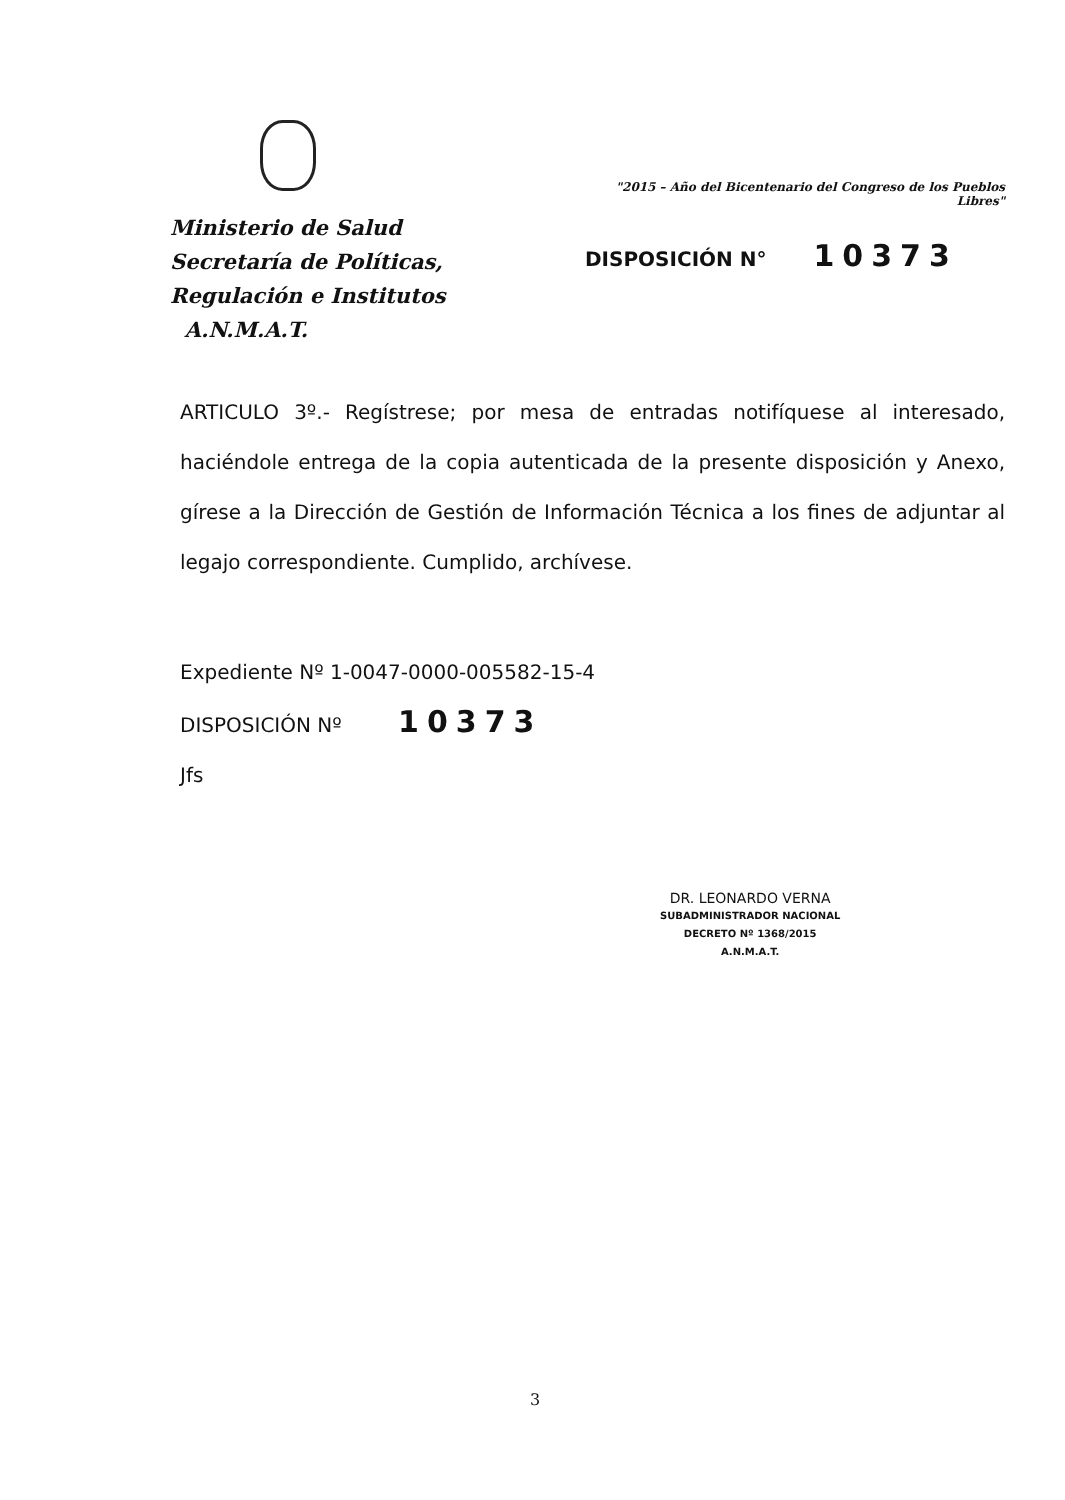Ministerio de Salud
Secretaría de Políticas,
Regulación e Institutos
A.N.M.A.T.
"2015 – Año del Bicentenario del Congreso de los Pueblos Libres"
DISPOSICIÓN N° 10373
ARTICULO 3º.- Regístrese; por mesa de entradas notifíquese al interesado, haciéndole entrega de la copia autenticada de la presente disposición y Anexo, gírese a la Dirección de Gestión de Información Técnica a los fines de adjuntar al legajo correspondiente. Cumplido, archívese.
Expediente Nº 1-0047-0000-005582-15-4
DISPOSICIÓN Nº 10373
Jfs
DR. LEONARDO VERNA
SUBADMINISTRADOR NACIONAL
DECRETO Nº 1368/2015
A.N.M.A.T.
3